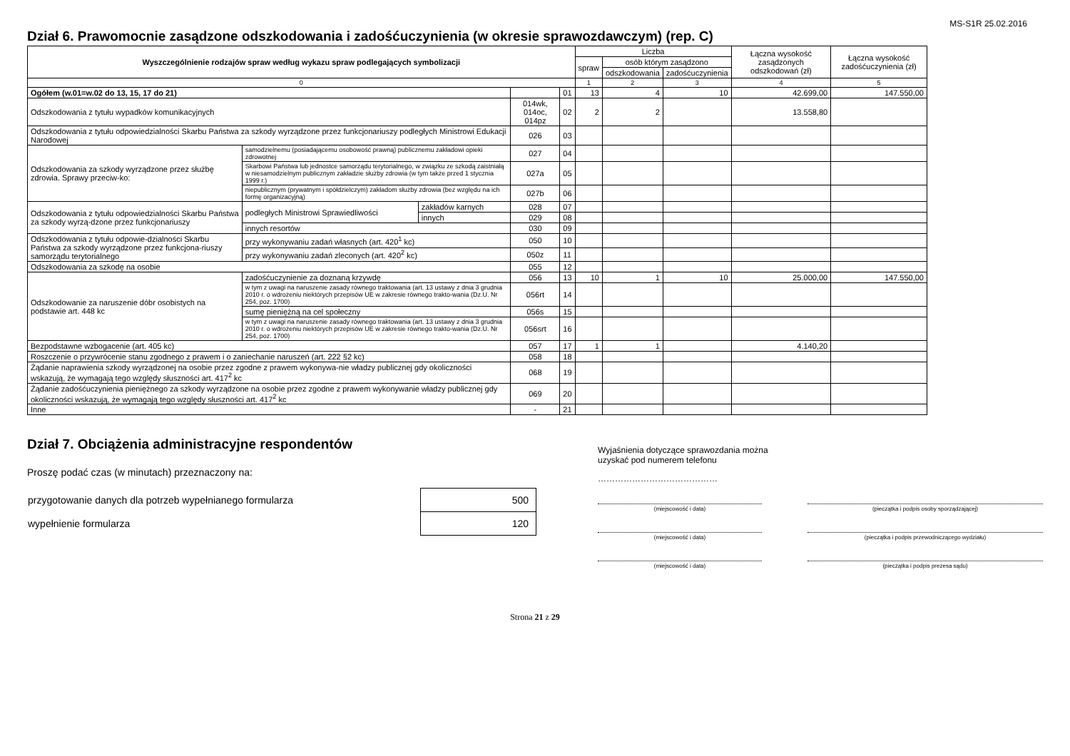MS-S1R 25.02.2016
Dział 6. Prawomocnie zasądzone odszkodowania i zadośćuczynienia (w okresie sprawozdawczym) (rep. C)
| Wyszczególnienie rodzajów spraw według wykazu spraw podlegających symbolizacji | | | | | Liczba | | | Łączna wysokość zasądzonych odszkodowań (zł) | Łączna wysokość zadośćuczynienia (zł) |
| --- | --- | --- | --- | --- | --- | --- | --- | --- | --- |
| | | | | | spraw | osób którym zasądzono | | | |
| | | | | | | odszkodowania | zadośćuczynienia | | |
| 0 | | | | | 1 | 2 | 3 | 4 | 5 |
| Ogółem (w.01=w.02 do 13, 15, 17 do 21) | | | | 01 | 13 | 4 | 10 | 42.699,00 | 147.550,00 |
| Odszkodowania z tytułu wypadków komunikacyjnych | | | 014wk, 014oc, 014pz | 02 | 2 | 2 | | 13.558,80 | |
| Odszkodowania z tytułu odpowiedzialności Skarbu Państwa za szkody wyrządzone przez funkcjonariuszy podległych Ministrowi Edukacji Narodowej | | | 026 | 03 | | | | | |
| Odszkodowania za szkody wyrządzone przez służbę zdrowia. Sprawy przeciw-ko: | samodzielnemu (posiadającemu osobowość prawną) publicznemu zakładowi opieki zdrowotnej | | 027 | 04 | | | | | |
| | Skarbowi Państwa lub jednostce samorządu terytorialnego, w związku ze szkodą zaistniałą w niesamodzielnym publicznym zakładzie służby zdrowia (w tym także przed 1 stycznia 1999 r.) | | 027a | 05 | | | | | |
| | niepublicznym (prywatnym i spółdzielczym) zakładom służby zdrowia (bez względu na ich formę organizacyjną) | | 027b | 06 | | | | | |
| Odszkodowania z tytułu odpowiedzialności Skarbu Państwa za szkody wyrzą-dzone przez funkcjonariuszy | podległych Ministrowi Sprawiedliwości | zakładów karnych | 028 | 07 | | | | | |
| | | innych | 029 | 08 | | | | | |
| | innych resortów | | 030 | 09 | | | | | |
| Odszkodowania z tytułu odpowie-dzialności Skarbu Państwa za szkody wyrządzone przez funkcjona-riuszy samorządu terytorialnego | przy wykonywaniu zadań własnych (art. 420<sup>1</sup> kc) | | 050 | 10 | | | | | |
| | przy wykonywaniu zadań zleconych (art. 420<sup>2</sup> kc) | | 050z | 11 | | | | | |
| Odszkodowania za szkodę na osobie | | | 055 | 12 | | | | | |
| Odszkodowanie za naruszenie dóbr osobistych na podstawie art. 448 kc | zadośćuczynienie za doznaną krzywdę | | 056 | 13 | 10 | 1 | 10 | 25.000,00 | 147.550,00 |
| | w tym z uwagi na naruszenie zasady równego traktowania (art. 13 ustawy z dnia 3 grudnia 2010 r. o wdrożeniu niektórych przepisów UE w zakresie równego trakto-wania (Dz.U. Nr 254, poz. 1700) | | 056rt | 14 | | | | | |
| | sumę pieniężną na cel społeczny | | 056s | 15 | | | | | |
| | w tym z uwagi na naruszenie zasady równego traktowania (art. 13 ustawy z dnia 3 grudnia 2010 r. o wdrożeniu niektórych przepisów UE w zakresie równego trakto-wania (Dz.U. Nr 254, poz. 1700) | | 056srt | 16 | | | | | |
| Bezpodstawne wzbogacenie (art. 405 kc) | | | 057 | 17 | 1 | 1 | | 4.140,20 | |
| Roszczenie o przywrócenie stanu zgodnego z prawem i o zaniechanie naruszeń (art. 222 §2 kc) | | | 058 | 18 | | | | | |
| Żądanie naprawienia szkody wyrządzonej na osobie przez zgodne z prawem wykonywa-nie władzy publicznej gdy okoliczności wskazują, że wymagają tego względy słuszności art. 417<sup>2</sup> kc | | | 068 | 19 | | | | | |
| Żądanie zadośćuczynienia pieniężnego za szkody wyrządzone na osobie przez zgodne z prawem wykonywanie władzy publicznej gdy okoliczności wskazują, że wymagają tego względy słuszności art. 417<sup>2</sup> kc | | | 069 | 20 | | | | | |
| Inne | | | - | 21 | | | | | |
Dział 7. Obciążenia administracyjne respondentów
Proszę podać czas (w minutach) przeznaczony na:
| przygotowanie danych dla potrzeb wypełnianego formularza | 500 |
| wypełnienie formularza | 120 |
Wyjaśnienia dotyczące sprawozdania można
uzyskać pod numerem telefonu
……………………………………
(miejscowość i data) (pieczątka i podpis osoby sporządzającej)
(miejscowość i data) (pieczątka i podpis przewodniczącego wydziału)
(miejscowość i data) (pieczątka i podpis prezesa sądu)
Strona 21 z 29